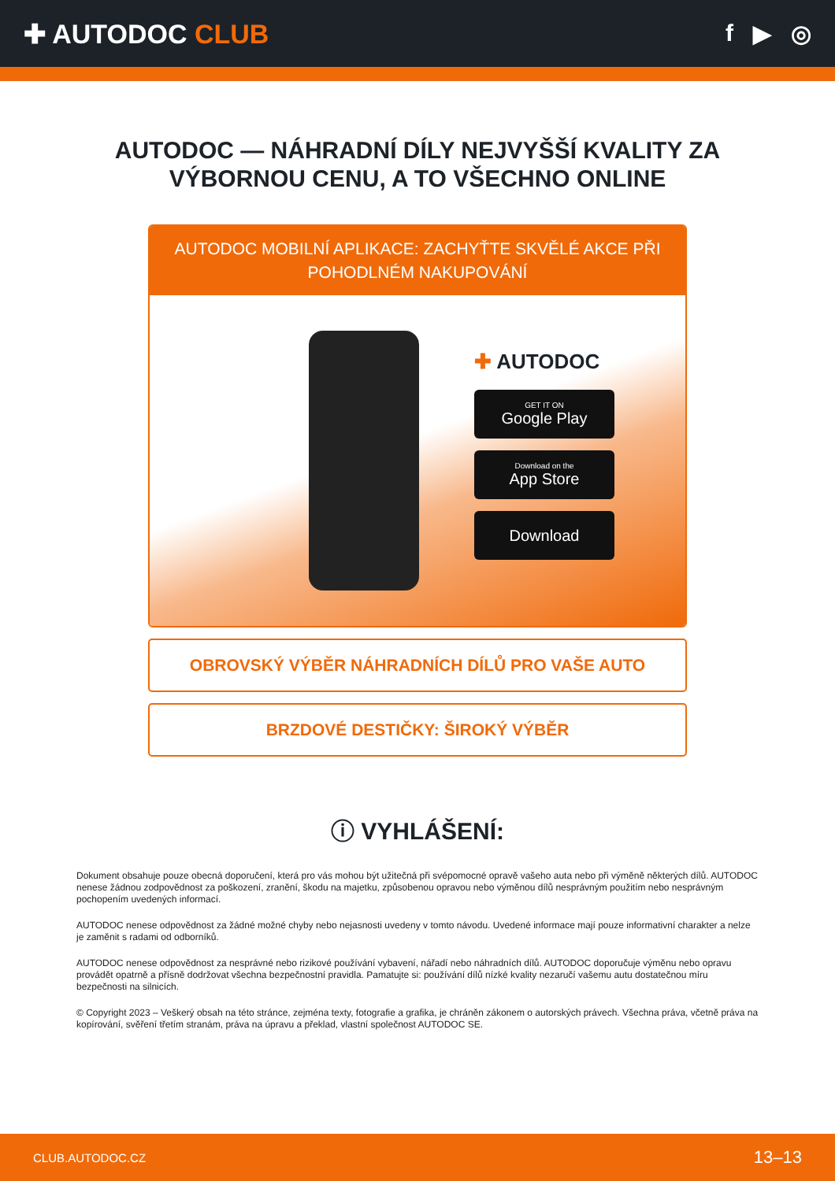✚ AUTODOC CLUB f ▶ ◎
AUTODOC — NÁHRADNÍ DÍLY NEJVYŠŠÍ KVALITY ZA VÝBORNOU CENU, A TO VŠECHNO ONLINE
AUTODOC MOBILNÍ APLIKACE: ZACHYŤTE SKVĚLÉ AKCE PŘI POHODLNÉM NAKUPOVÁNÍ
✚ AUTODOC
GET IT ON
Google Play
Download on the
App Store
Download
OBROVSKÝ VÝBĚR NÁHRADNÍCH DÍLŮ PRO VAŠE AUTO
BRZDOVÉ DESTIČKY: ŠIROKÝ VÝBĚR
ⓘ VYHLÁŠENÍ:
Dokument obsahuje pouze obecná doporučení, která pro vás mohou být užitečná při svépomocné opravě vašeho auta nebo při výměně některých dílů. AUTODOC nenese žádnou zodpovědnost za poškození, zranění, škodu na majetku, způsobenou opravou nebo výměnou dílů nesprávným použitím nebo nesprávným pochopením uvedených informací.
AUTODOC nenese odpovědnost za žádné možné chyby nebo nejasnosti uvedeny v tomto návodu. Uvedené informace mají pouze informativní charakter a nelze je zaměnit s radami od odborníků.
AUTODOC nenese odpovědnost za nesprávné nebo rizikové používání vybavení, nářadí nebo náhradních dílů. AUTODOC doporučuje výměnu nebo opravu provádět opatrně a přísně dodržovat všechna bezpečnostní pravidla. Pamatujte si: používání dílů nízké kvality nezaručí vašemu autu dostatečnou míru bezpečnosti na silnicích.
© Copyright 2023 – Veškerý obsah na této stránce, zejména texty, fotografie a grafika, je chráněn zákonem o autorských právech. Všechna práva, včetně práva na kopírování, svěření třetím stranám, práva na úpravu a překlad, vlastní společnost AUTODOC SE.
CLUB.AUTODOC.CZ 13–13